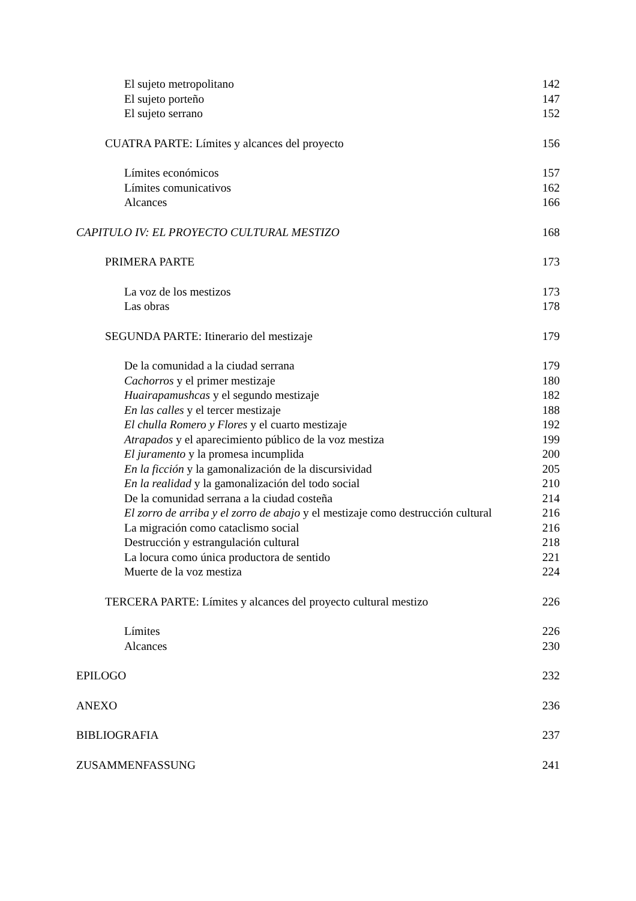El sujeto metropolitano 142
El sujeto porteño 147
El sujeto serrano 152
CUATRA PARTE: Límites y alcances del proyecto 156
Límites económicos 157
Límites comunicativos 162
Alcances 166
CAPITULO IV: EL PROYECTO CULTURAL MESTIZO 168
PRIMERA PARTE 173
La voz de los mestizos 173
Las obras 178
SEGUNDA PARTE: Itinerario del mestizaje 179
De la comunidad a la ciudad serrana 179
Cachorros y el primer mestizaje 180
Huairapamushcas y el segundo mestizaje 182
En las calles y el tercer mestizaje 188
El chulla Romero y Flores y el cuarto mestizaje 192
Atrapados y el aparecimiento público de la voz mestiza 199
El juramento y la promesa incumplida 200
En la ficción y la gamonalización de la discursividad 205
En la realidad y la gamonalización del todo social 210
De la comunidad serrana a la ciudad costeña 214
El zorro de arriba y el zorro de abajo y el mestizaje como destrucción cultural 216
La migración como cataclismo social 216
Destrucción y estrangulación cultural 218
La locura como única productora de sentido 221
Muerte de la voz mestiza 224
TERCERA PARTE: Límites y alcances del proyecto cultural mestizo 226
Límites 226
Alcances 230
EPILOGO 232
ANEXO 236
BIBLIOGRAFIA 237
ZUSAMMENFASSUNG 241